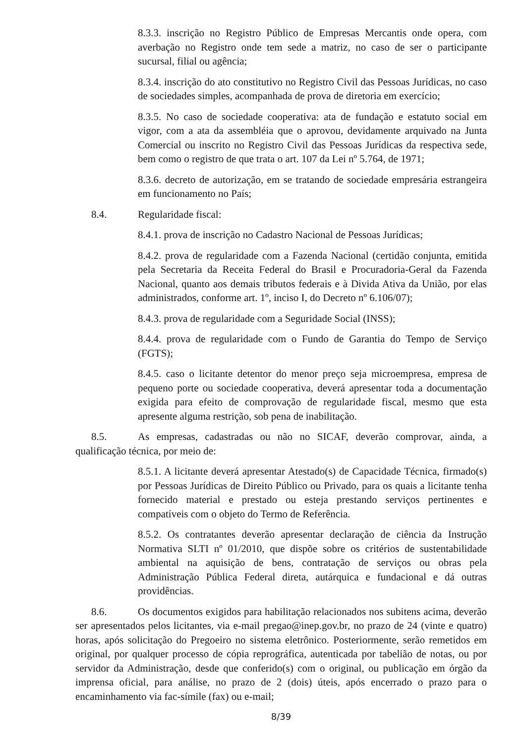8.3.3. inscrição no Registro Público de Empresas Mercantis onde opera, com averbação no Registro onde tem sede a matriz, no caso de ser o participante sucursal, filial ou agência;
8.3.4. inscrição do ato constitutivo no Registro Civil das Pessoas Jurídicas, no caso de sociedades simples, acompanhada de prova de diretoria em exercício;
8.3.5. No caso de sociedade cooperativa: ata de fundação e estatuto social em vigor, com a ata da assembléia que o aprovou, devidamente arquivado na Junta Comercial ou inscrito no Registro Civil das Pessoas Jurídicas da respectiva sede, bem como o registro de que trata o art. 107 da Lei nº 5.764, de 1971;
8.3.6. decreto de autorização, em se tratando de sociedade empresária estrangeira em funcionamento no País;
8.4. Regularidade fiscal:
8.4.1. prova de inscrição no Cadastro Nacional de Pessoas Jurídicas;
8.4.2. prova de regularidade com a Fazenda Nacional (certidão conjunta, emitida pela Secretaria da Receita Federal do Brasil e Procuradoria-Geral da Fazenda Nacional, quanto aos demais tributos federais e à Divida Ativa da União, por elas administrados, conforme art. 1º, inciso I, do Decreto nº 6.106/07);
8.4.3. prova de regularidade com a Seguridade Social (INSS);
8.4.4. prova de regularidade com o Fundo de Garantia do Tempo de Serviço (FGTS);
8.4.5. caso o licitante detentor do menor preço seja microempresa, empresa de pequeno porte ou sociedade cooperativa, deverá apresentar toda a documentação exigida para efeito de comprovação de regularidade fiscal, mesmo que esta apresente alguma restrição, sob pena de inabilitação.
8.5. As empresas, cadastradas ou não no SICAF, deverão comprovar, ainda, a qualificação técnica, por meio de:
8.5.1. A licitante deverá apresentar Atestado(s) de Capacidade Técnica, firmado(s) por Pessoas Jurídicas de Direito Público ou Privado, para os quais a licitante tenha fornecido material e prestado ou esteja prestando serviços pertinentes e compatíveis com o objeto do Termo de Referência.
8.5.2. Os contratantes deverão apresentar declaração de ciência da Instrução Normativa SLTI nº 01/2010, que dispõe sobre os critérios de sustentabilidade ambiental na aquisição de bens, contratação de serviços ou obras pela Administração Pública Federal direta, autárquica e fundacional e dá outras providências.
8.6. Os documentos exigidos para habilitação relacionados nos subitens acima, deverão ser apresentados pelos licitantes, via e-mail pregao@inep.gov.br, no prazo de 24 (vinte e quatro) horas, após solicitação do Pregoeiro no sistema eletrônico. Posteriormente, serão remetidos em original, por qualquer processo de cópia reprográfica, autenticada por tabelião de notas, ou por servidor da Administração, desde que conferido(s) com o original, ou publicação em órgão da imprensa oficial, para análise, no prazo de 2 (dois) úteis, após encerrado o prazo para o encaminhamento via fac-símile (fax) ou e-mail;
8/39